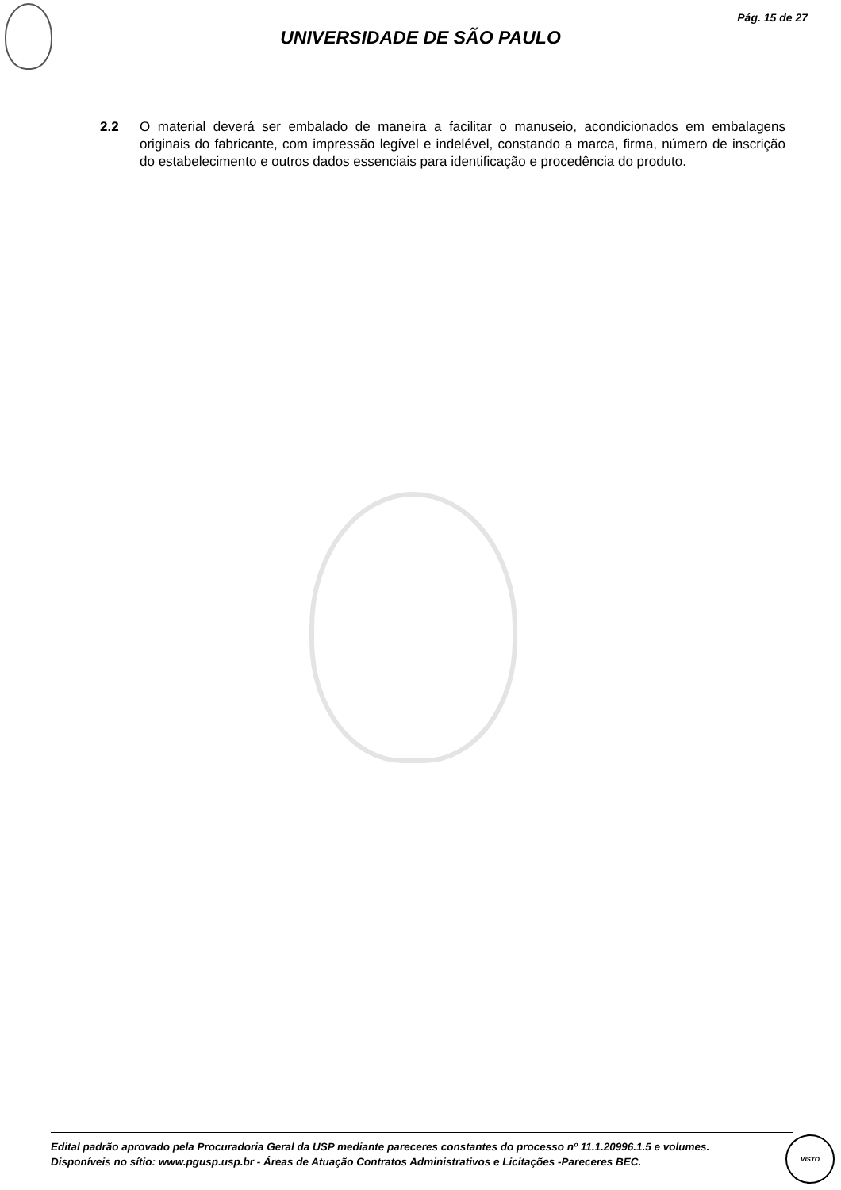Pág. 15 de 27
UNIVERSIDADE DE SÃO PAULO
2.2 O material deverá ser embalado de maneira a facilitar o manuseio, acondicionados em embalagens originais do fabricante, com impressão legível e indelével, constando a marca, firma, número de inscrição do estabelecimento e outros dados essenciais para identificação e procedência do produto.
Edital padrão aprovado pela Procuradoria Geral da USP mediante pareceres constantes do processo nº 11.1.20996.1.5 e volumes.
Disponíveis no sítio: www.pgusp.usp.br - Áreas de Atuação Contratos Administrativos e Licitações -Pareceres BEC.
VISTO